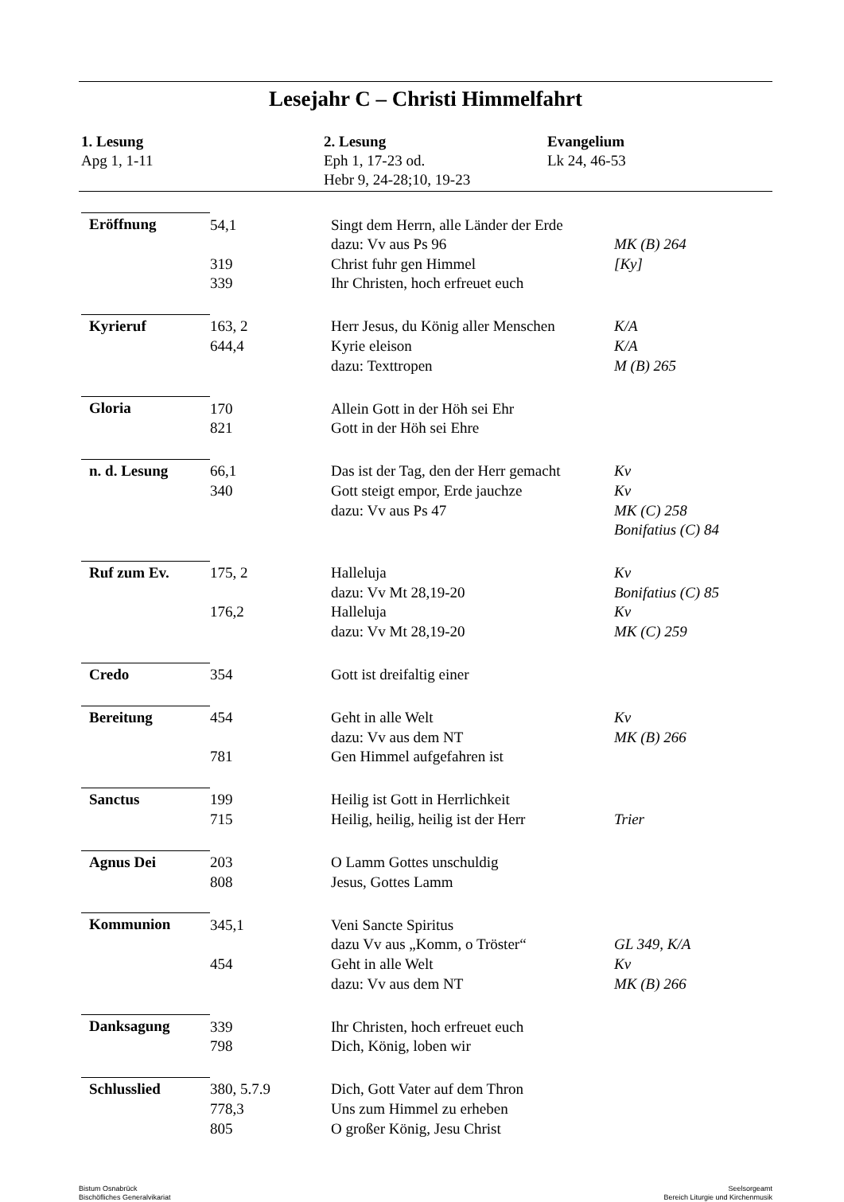Lesejahr C – Christi Himmelfahrt
1. Lesung
Apg 1, 1-11
2. Lesung
Eph 1, 17-23 od.
Hebr 9, 24-28;10, 19-23
Evangelium
Lk 24, 46-53
| Eröffnung | 54,1 | Singt dem Herrn, alle Länder der Erde | |
| | | dazu: Vv aus Ps 96 | MK (B) 264 |
| | 319 | Christ fuhr gen Himmel | [Ky] |
| | 339 | Ihr Christen, hoch erfreuet euch | |
| Kyrieruf | 163, 2 | Herr Jesus, du König aller Menschen | K/A |
| | 644,4 | Kyrie eleison | K/A |
| | | dazu: Texttropen | M (B) 265 |
| Gloria | 170 | Allein Gott in der Höh sei Ehr | |
| | 821 | Gott in der Höh sei Ehre | |
| n. d. Lesung | 66,1 | Das ist der Tag, den der Herr gemacht | Kv |
| | 340 | Gott steigt empor, Erde jauchze | Kv |
| | | dazu: Vv aus Ps 47 | MK (C) 258 |
| | | | Bonifatius (C) 84 |
| Ruf zum Ev. | 175, 2 | Halleluja | Kv |
| | | dazu: Vv Mt 28,19-20 | Bonifatius (C) 85 |
| | 176,2 | Halleluja | Kv |
| | | dazu: Vv Mt 28,19-20 | MK (C) 259 |
| Credo | 354 | Gott ist dreifaltig einer | |
| Bereitung | 454 | Geht in alle Welt | Kv |
| | | dazu: Vv aus dem NT | MK (B) 266 |
| | 781 | Gen Himmel aufgefahren ist | |
| Sanctus | 199 | Heilig ist Gott in Herrlichkeit | |
| | 715 | Heilig, heilig, heilig ist der Herr | Trier |
| Agnus Dei | 203 | O Lamm Gottes unschuldig | |
| | 808 | Jesus, Gottes Lamm | |
| Kommunion | 345,1 | Veni Sancte Spiritus | |
| | | dazu Vv aus „Komm, o Tröster“ | GL 349, K/A |
| | 454 | Geht in alle Welt | Kv |
| | | dazu: Vv aus dem NT | MK (B) 266 |
| Danksagung | 339 | Ihr Christen, hoch erfreuet euch | |
| | 798 | Dich, König, loben wir | |
| Schlusslied | 380, 5.7.9 | Dich, Gott Vater auf dem Thron | |
| | 778,3 | Uns zum Himmel zu erheben | |
| | 805 | O großer König, Jesu Christ | |
Bistum Osnabrück
Bischöfliches Generalvikariat
Seelsorgeamt
Bereich Liturgie und Kirchenmusik